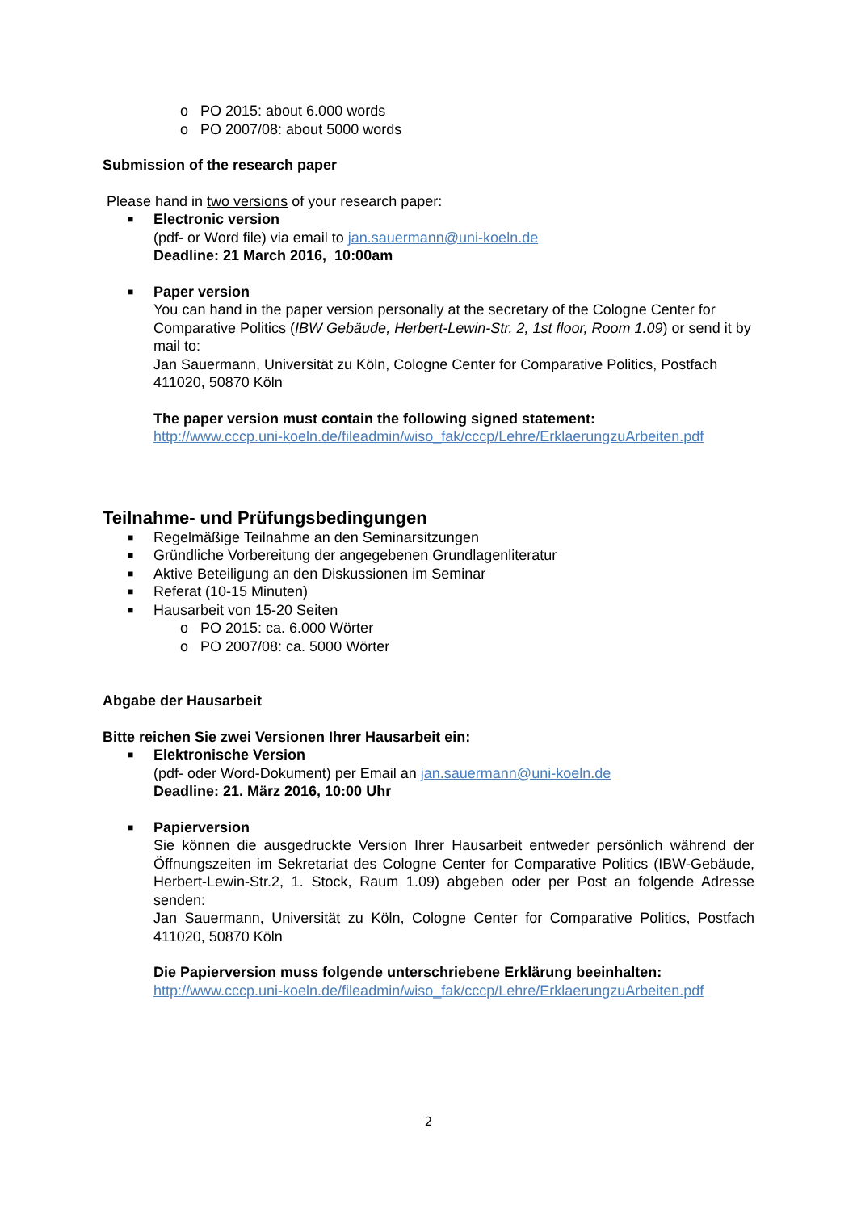o PO 2015: about 6.000 words
o PO 2007/08: about 5000 words
Submission of the research paper
Please hand in two versions of your research paper:
■ Electronic version
(pdf- or Word file) via email to jan.sauermann@uni-koeln.de
Deadline: 21 March 2016, 10:00am
■ Paper version
You can hand in the paper version personally at the secretary of the Cologne Center for Comparative Politics (IBW Gebäude, Herbert-Lewin-Str. 2, 1st floor, Room 1.09) or send it by mail to:
Jan Sauermann, Universität zu Köln, Cologne Center for Comparative Politics, Postfach 411020, 50870 Köln
The paper version must contain the following signed statement:
http://www.cccp.uni-koeln.de/fileadmin/wiso_fak/cccp/Lehre/ErklaerungzuArbeiten.pdf
Teilnahme- und Prüfungsbedingungen
■ Regelmäßige Teilnahme an den Seminarsitzungen
■ Gründliche Vorbereitung der angegebenen Grundlagenliteratur
■ Aktive Beteiligung an den Diskussionen im Seminar
■ Referat (10-15 Minuten)
■ Hausarbeit von 15-20 Seiten
o PO 2015: ca. 6.000 Wörter
o PO 2007/08: ca. 5000 Wörter
Abgabe der Hausarbeit
Bitte reichen Sie zwei Versionen Ihrer Hausarbeit ein:
■ Elektronische Version
(pdf- oder Word-Dokument) per Email an jan.sauermann@uni-koeln.de
Deadline: 21. März 2016, 10:00 Uhr
■ Papierversion
Sie können die ausgedruckte Version Ihrer Hausarbeit entweder persönlich während der Öffnungszeiten im Sekretariat des Cologne Center for Comparative Politics (IBW-Gebäude, Herbert-Lewin-Str.2, 1. Stock, Raum 1.09) abgeben oder per Post an folgende Adresse senden:
Jan Sauermann, Universität zu Köln, Cologne Center for Comparative Politics, Postfach 411020, 50870 Köln
Die Papierversion muss folgende unterschriebene Erklärung beeinhalten:
http://www.cccp.uni-koeln.de/fileadmin/wiso_fak/cccp/Lehre/ErklaerungzuArbeiten.pdf
2